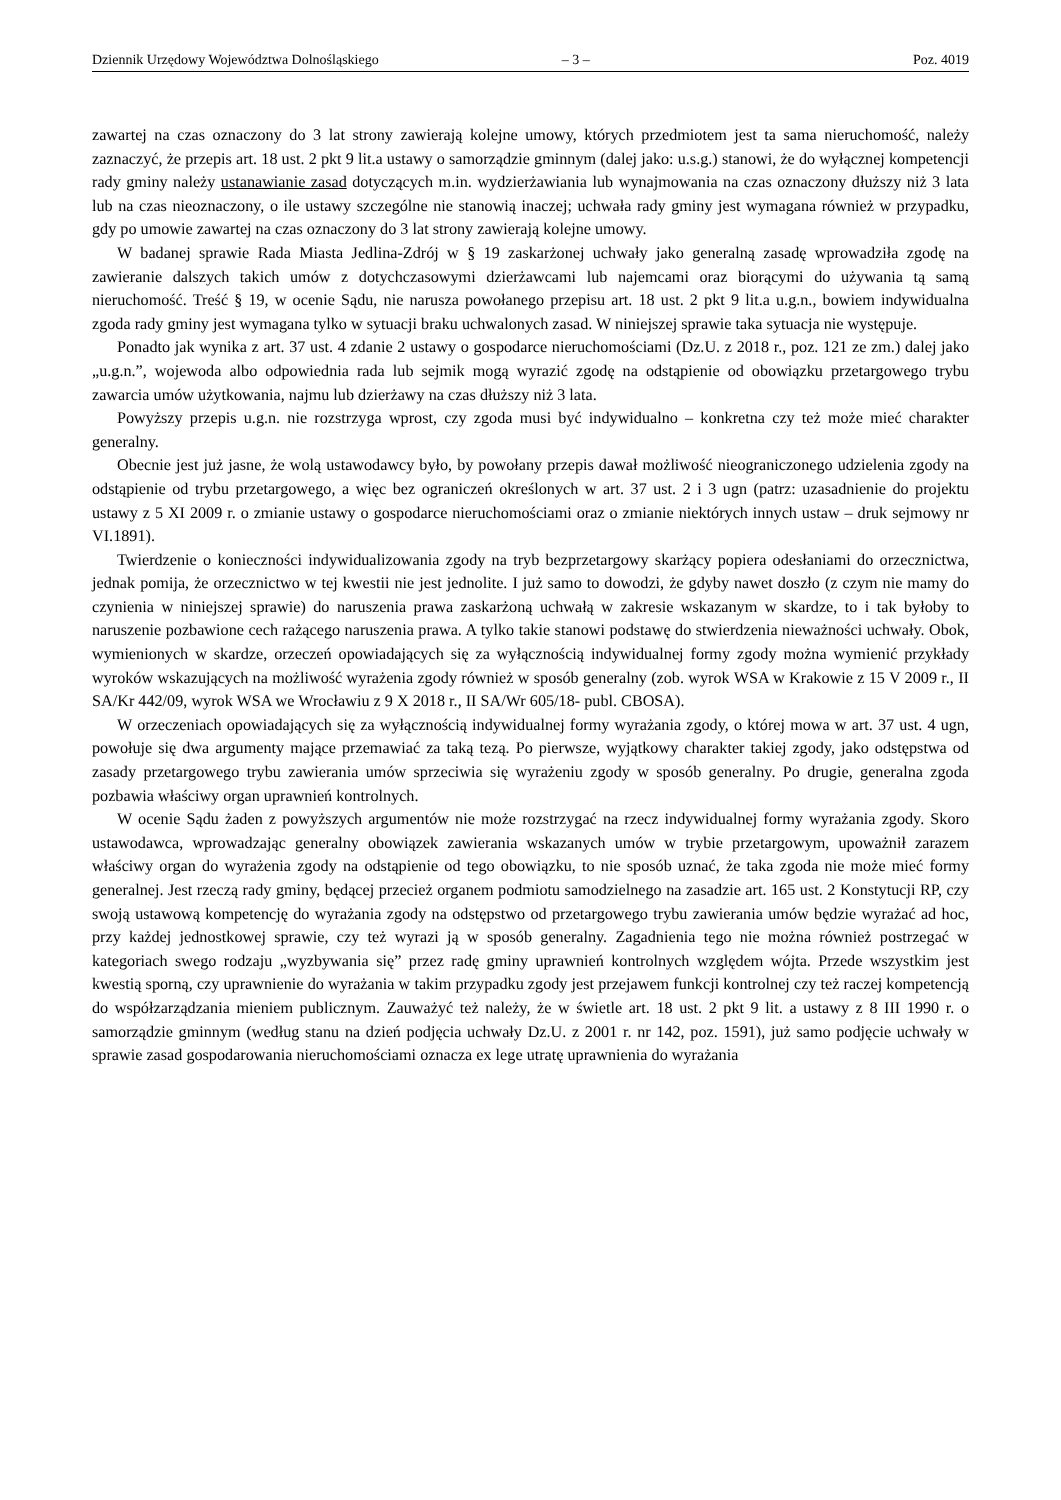Dziennik Urzędowy Województwa Dolnośląskiego – 3 – Poz. 4019
zawartej na czas oznaczony do 3 lat strony zawierają kolejne umowy, których przedmiotem jest ta sama nieruchomość, należy zaznaczyć, że przepis art. 18 ust. 2 pkt 9 lit.a ustawy o samorządzie gminnym (dalej jako: u.s.g.) stanowi, że do wyłącznej kompetencji rady gminy należy ustanawianie zasad dotyczących m.in. wydzierżawiania lub wynajmowania na czas oznaczony dłuższy niż 3 lata lub na czas nieoznaczony, o ile ustawy szczególne nie stanowią inaczej; uchwała rady gminy jest wymagana również w przypadku, gdy po umowie zawartej na czas oznaczony do 3 lat strony zawierają kolejne umowy.
W badanej sprawie Rada Miasta Jedlina-Zdrój w § 19 zaskarżonej uchwały jako generalną zasadę wprowadziła zgodę na zawieranie dalszych takich umów z dotychczasowymi dzierżawcami lub najemcami oraz biorącymi do używania tą samą nieruchomość. Treść § 19, w ocenie Sądu, nie narusza powołanego przepisu art. 18 ust. 2 pkt 9 lit.a u.g.n., bowiem indywidualna zgoda rady gminy jest wymagana tylko w sytuacji braku uchwalonych zasad. W niniejszej sprawie taka sytuacja nie występuje.
Ponadto jak wynika z art. 37 ust. 4 zdanie 2 ustawy o gospodarce nieruchomościami (Dz.U. z 2018 r., poz. 121 ze zm.) dalej jako „u.g.n.”, wojewoda albo odpowiednia rada lub sejmik mogą wyrazić zgodę na odstąpienie od obowiązku przetargowego trybu zawarcia umów użytkowania, najmu lub dzierżawy na czas dłuższy niż 3 lata.
Powyższy przepis u.g.n. nie rozstrzyga wprost, czy zgoda musi być indywidualno – konkretna czy też może mieć charakter generalny.
Obecnie jest już jasne, że wolą ustawodawcy było, by powołany przepis dawał możliwość nieograniczonego udzielenia zgody na odstąpienie od trybu przetargowego, a więc bez ograniczeń określonych w art. 37 ust. 2 i 3 ugn (patrz: uzasadnienie do projektu ustawy z 5 XI 2009 r. o zmianie ustawy o gospodarce nieruchomościami oraz o zmianie niektórych innych ustaw – druk sejmowy nr VI.1891).
Twierdzenie o konieczności indywidualizowania zgody na tryb bezprzetargowy skarżący popiera odesłaniami do orzecznictwa, jednak pomija, że orzecznictwo w tej kwestii nie jest jednolite. I już samo to dowodzi, że gdyby nawet doszło (z czym nie mamy do czynienia w niniejszej sprawie) do naruszenia prawa zaskarżoną uchwałą w zakresie wskazanym w skardze, to i tak byłoby to naruszenie pozbawione cech rażącego naruszenia prawa. A tylko takie stanowi podstawę do stwierdzenia nieważności uchwały. Obok, wymienionych w skardze, orzeczeń opowiadających się za wyłącznością indywidualnej formy zgody można wymienić przykłady wyroków wskazujących na możliwość wyrażenia zgody również w sposób generalny (zob. wyrok WSA w Krakowie z 15 V 2009 r., II SA/Kr 442/09, wyrok WSA we Wrocławiu z 9 X 2018 r., II SA/Wr 605/18- publ. CBOSA).
W orzeczeniach opowiadających się za wyłącznością indywidualnej formy wyrażania zgody, o której mowa w art. 37 ust. 4 ugn, powołuje się dwa argumenty mające przemawiać za taką tezą. Po pierwsze, wyjątkowy charakter takiej zgody, jako odstępstwa od zasady przetargowego trybu zawierania umów sprzeciwia się wyrażeniu zgody w sposób generalny. Po drugie, generalna zgoda pozbawia właściwy organ uprawnień kontrolnych.
W ocenie Sądu żaden z powyższych argumentów nie może rozstrzygać na rzecz indywidualnej formy wyrażania zgody. Skoro ustawodawca, wprowadzając generalny obowiązek zawierania wskazanych umów w trybie przetargowym, upoważnił zarazem właściwy organ do wyrażenia zgody na odstąpienie od tego obowiązku, to nie sposób uznać, że taka zgoda nie może mieć formy generalnej. Jest rzeczą rady gminy, będącej przecież organem podmiotu samodzielnego na zasadzie art. 165 ust. 2 Konstytucji RP, czy swoją ustawową kompetencję do wyrażania zgody na odstępstwo od przetargowego trybu zawierania umów będzie wyrażać ad hoc, przy każdej jednostkowej sprawie, czy też wyrazi ją w sposób generalny. Zagadnienia tego nie można również postrzegać w kategoriach swego rodzaju „wyzbywania się” przez radę gminy uprawnień kontrolnych względem wójta. Przede wszystkim jest kwestią sporną, czy uprawnienie do wyrażania w takim przypadku zgody jest przejawem funkcji kontrolnej czy też raczej kompetencją do współzarządzania mieniem publicznym. Zauważyć też należy, że w świetle art. 18 ust. 2 pkt 9 lit. a ustawy z 8 III 1990 r. o samorządzie gminnym (według stanu na dzień podjęcia uchwały Dz.U. z 2001 r. nr 142, poz. 1591), już samo podjęcie uchwały w sprawie zasad gospodarowania nieruchomościami oznacza ex lege utratę uprawnienia do wyrażania